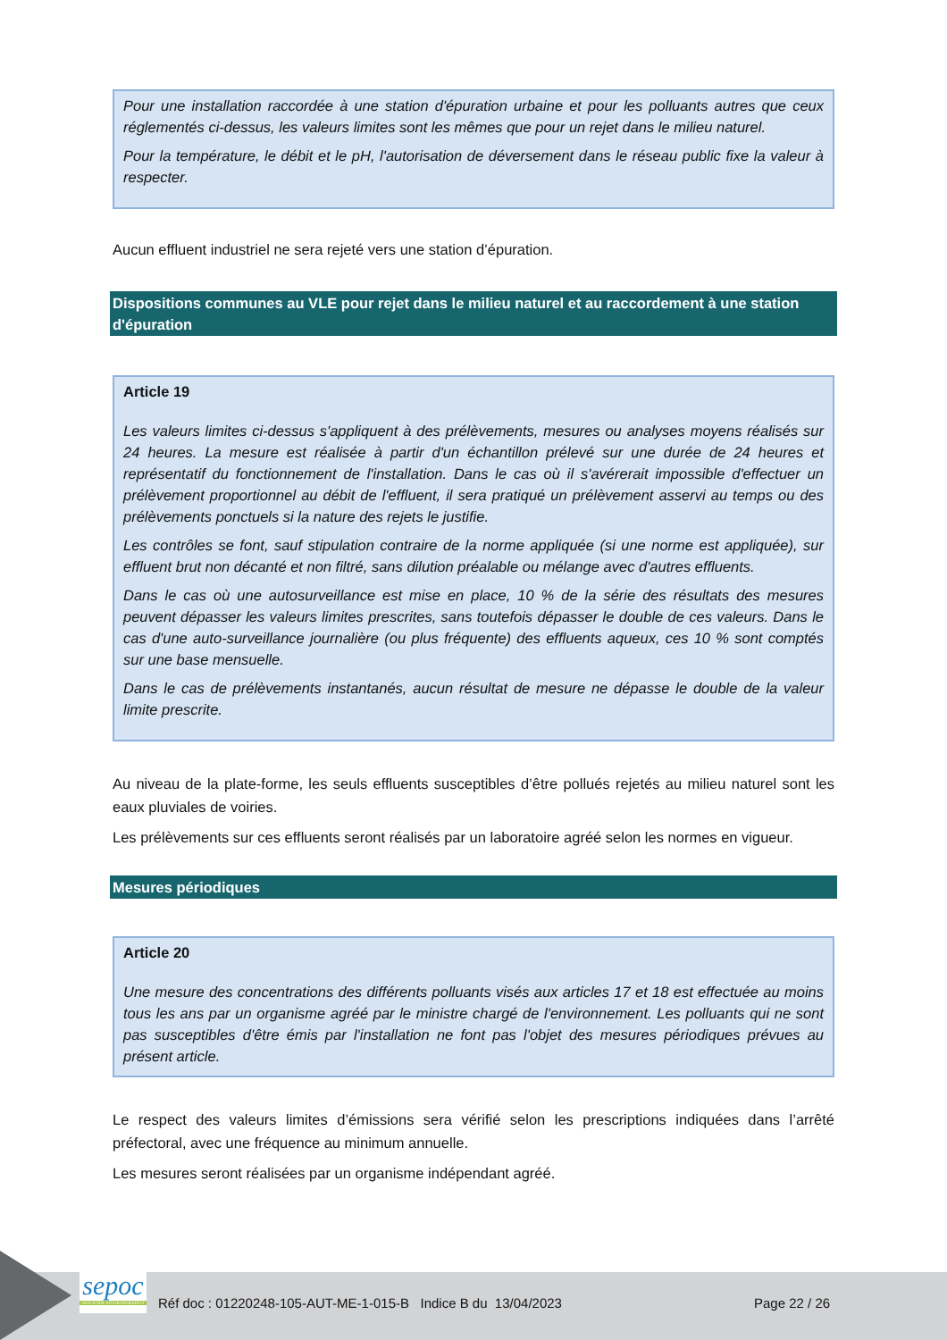Pour une installation raccordée à une station d'épuration urbaine et pour les polluants autres que ceux réglementés ci-dessus, les valeurs limites sont les mêmes que pour un rejet dans le milieu naturel.
Pour la température, le débit et le pH, l'autorisation de déversement dans le réseau public fixe la valeur à respecter.
Aucun effluent industriel ne sera rejeté vers une station d’épuration.
Dispositions communes au VLE pour rejet dans le milieu naturel et au raccordement à une station d'épuration
Article 19
Les valeurs limites ci-dessus s'appliquent à des prélèvements, mesures ou analyses moyens réalisés sur 24 heures. La mesure est réalisée à partir d'un échantillon prélevé sur une durée de 24 heures et représentatif du fonctionnement de l'installation. Dans le cas où il s'avérerait impossible d'effectuer un prélèvement proportionnel au débit de l'effluent, il sera pratiqué un prélèvement asservi au temps ou des prélèvements ponctuels si la nature des rejets le justifie.
Les contrôles se font, sauf stipulation contraire de la norme appliquée (si une norme est appliquée), sur effluent brut non décanté et non filtré, sans dilution préalable ou mélange avec d'autres effluents.
Dans le cas où une autosurveillance est mise en place, 10 % de la série des résultats des mesures peuvent dépasser les valeurs limites prescrites, sans toutefois dépasser le double de ces valeurs. Dans le cas d'une auto-surveillance journalière (ou plus fréquente) des effluents aqueux, ces 10 % sont comptés sur une base mensuelle.
Dans le cas de prélèvements instantanés, aucun résultat de mesure ne dépasse le double de la valeur limite prescrite.
Au niveau de la plate-forme, les seuls effluents susceptibles d’être pollués rejetés au milieu naturel sont les eaux pluviales de voiries.
Les prélèvements sur ces effluents seront réalisés par un laboratoire agréé selon les normes en vigueur.
Mesures périodiques
Article 20
Une mesure des concentrations des différents polluants visés aux articles 17 et 18 est effectuée au moins tous les ans par un organisme agréé par le ministre chargé de l'environnement. Les polluants qui ne sont pas susceptibles d'être émis par l'installation ne font pas l'objet des mesures périodiques prévues au présent article.
Le respect des valeurs limites d’émissions sera vérifié selon les prescriptions indiquées dans l’arrêté préfectoral, avec une fréquence au minimum annuelle.
Les mesures seront réalisées par un organisme indépendant agréé.
sepoc
INDUSTRIE ENVIRONNEMENT
Réf doc : 01220248-105-AUT-ME-1-015-B Indice B du 13/04/2023
Page 22 / 26